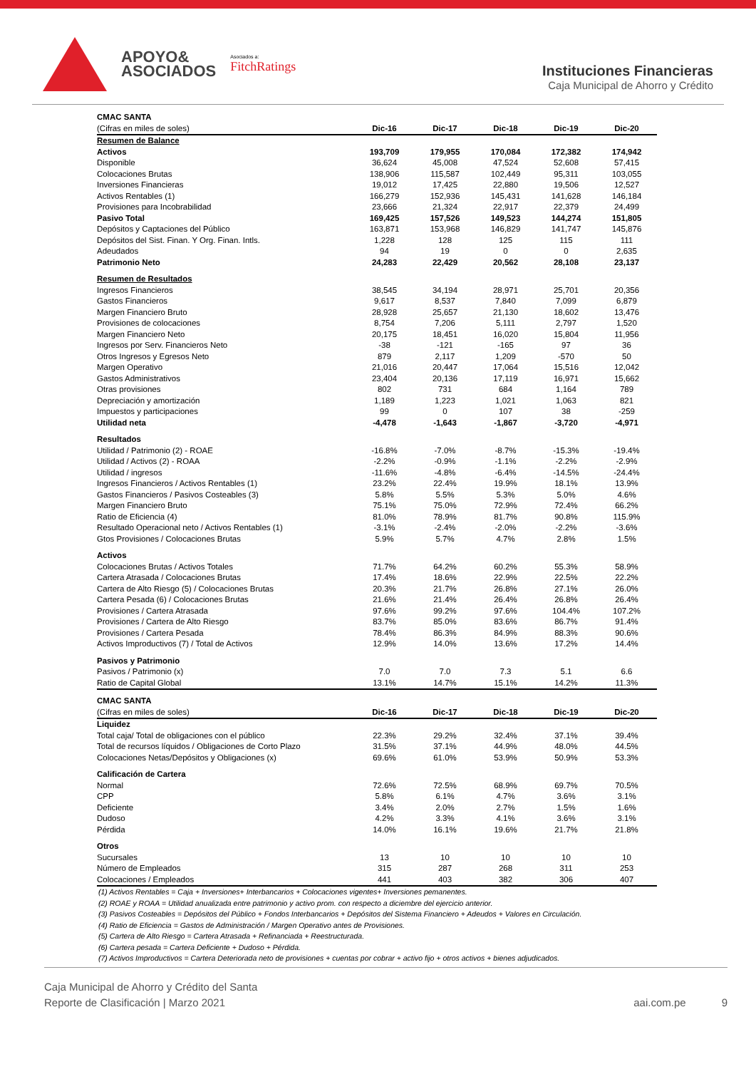APOYO&
ASOCIADOS
Asociados a:
FitchRatings
Instituciones Financieras
Caja Municipal de Ahorro y Crédito
| CMAC SANTA | | | | | |
| (Cifras en miles de soles) | Dic-16 | Dic-17 | Dic-18 | Dic-19 | Dic-20 |
| Resumen de Balance | | | | | |
| Activos | 193,709 | 179,955 | 170,084 | 172,382 | 174,942 |
| Disponible | 36,624 | 45,008 | 47,524 | 52,608 | 57,415 |
| Colocaciones Brutas | 138,906 | 115,587 | 102,449 | 95,311 | 103,055 |
| Inversiones Financieras | 19,012 | 17,425 | 22,880 | 19,506 | 12,527 |
| Activos Rentables (1) | 166,279 | 152,936 | 145,431 | 141,628 | 146,184 |
| Provisiones para Incobrabilidad | 23,666 | 21,324 | 22,917 | 22,379 | 24,499 |
| Pasivo Total | 169,425 | 157,526 | 149,523 | 144,274 | 151,805 |
| Depósitos y Captaciones del Público | 163,871 | 153,968 | 146,829 | 141,747 | 145,876 |
| Depósitos del Sist. Finan. Y Org. Finan. Intls. | 1,228 | 128 | 125 | 115 | 111 |
| Adeudados | 94 | 19 | 0 | 0 | 2,635 |
| Patrimonio Neto | 24,283 | 22,429 | 20,562 | 28,108 | 23,137 |
| Resumen de Resultados | | | | | |
| Ingresos Financieros | 38,545 | 34,194 | 28,971 | 25,701 | 20,356 |
| Gastos Financieros | 9,617 | 8,537 | 7,840 | 7,099 | 6,879 |
| Margen Financiero Bruto | 28,928 | 25,657 | 21,130 | 18,602 | 13,476 |
| Provisiones de colocaciones | 8,754 | 7,206 | 5,111 | 2,797 | 1,520 |
| Margen Financiero Neto | 20,175 | 18,451 | 16,020 | 15,804 | 11,956 |
| Ingresos por Serv. Financieros Neto | -38 | -121 | -165 | 97 | 36 |
| Otros Ingresos y Egresos Neto | 879 | 2,117 | 1,209 | -570 | 50 |
| Margen Operativo | 21,016 | 20,447 | 17,064 | 15,516 | 12,042 |
| Gastos Administrativos | 23,404 | 20,136 | 17,119 | 16,971 | 15,662 |
| Otras provisiones | 802 | 731 | 684 | 1,164 | 789 |
| Depreciación y amortización | 1,189 | 1,223 | 1,021 | 1,063 | 821 |
| Impuestos y participaciones | 99 | 0 | 107 | 38 | -259 |
| Utilidad neta | -4,478 | -1,643 | -1,867 | -3,720 | -4,971 |
| Resultados | | | | | |
| Utilidad / Patrimonio (2) - ROAE | -16.8% | -7.0% | -8.7% | -15.3% | -19.4% |
| Utilidad / Activos (2) - ROAA | -2.2% | -0.9% | -1.1% | -2.2% | -2.9% |
| Utilidad / ingresos | -11.6% | -4.8% | -6.4% | -14.5% | -24.4% |
| Ingresos Financieros / Activos Rentables (1) | 23.2% | 22.4% | 19.9% | 18.1% | 13.9% |
| Gastos Financieros / Pasivos Costeables (3) | 5.8% | 5.5% | 5.3% | 5.0% | 4.6% |
| Margen Financiero Bruto | 75.1% | 75.0% | 72.9% | 72.4% | 66.2% |
| Ratio de Eficiencia (4) | 81.0% | 78.9% | 81.7% | 90.8% | 115.9% |
| Resultado Operacional neto / Activos Rentables (1) | -3.1% | -2.4% | -2.0% | -2.2% | -3.6% |
| Gtos Provisiones / Colocaciones Brutas | 5.9% | 5.7% | 4.7% | 2.8% | 1.5% |
| Activos | | | | | |
| Colocaciones Brutas / Activos Totales | 71.7% | 64.2% | 60.2% | 55.3% | 58.9% |
| Cartera Atrasada / Colocaciones Brutas | 17.4% | 18.6% | 22.9% | 22.5% | 22.2% |
| Cartera de Alto Riesgo (5) / Colocaciones Brutas | 20.3% | 21.7% | 26.8% | 27.1% | 26.0% |
| Cartera Pesada (6) / Colocaciones Brutas | 21.6% | 21.4% | 26.4% | 26.8% | 26.4% |
| Provisiones / Cartera Atrasada | 97.6% | 99.2% | 97.6% | 104.4% | 107.2% |
| Provisiones / Cartera de Alto Riesgo | 83.7% | 85.0% | 83.6% | 86.7% | 91.4% |
| Provisiones / Cartera Pesada | 78.4% | 86.3% | 84.9% | 88.3% | 90.6% |
| Activos Improductivos (7) / Total de Activos | 12.9% | 14.0% | 13.6% | 17.2% | 14.4% |
| Pasivos y Patrimonio | | | | | |
| Pasivos / Patrimonio (x) | 7.0 | 7.0 | 7.3 | 5.1 | 6.6 |
| Ratio de Capital Global | 13.1% | 14.7% | 15.1% | 14.2% | 11.3% |
| CMAC SANTA | | | | | |
| (Cifras en miles de soles) | Dic-16 | Dic-17 | Dic-18 | Dic-19 | Dic-20 |
| Liquidez | | | | | |
| Total caja/ Total de obligaciones con el público | 22.3% | 29.2% | 32.4% | 37.1% | 39.4% |
| Total de recursos líquidos / Obligaciones de Corto Plazo | 31.5% | 37.1% | 44.9% | 48.0% | 44.5% |
| Colocaciones Netas/Depósitos y Obligaciones (x) | 69.6% | 61.0% | 53.9% | 50.9% | 53.3% |
| Calificación de Cartera | | | | | |
| Normal | 72.6% | 72.5% | 68.9% | 69.7% | 70.5% |
| CPP | 5.8% | 6.1% | 4.7% | 3.6% | 3.1% |
| Deficiente | 3.4% | 2.0% | 2.7% | 1.5% | 1.6% |
| Dudoso | 4.2% | 3.3% | 4.1% | 3.6% | 3.1% |
| Pérdida | 14.0% | 16.1% | 19.6% | 21.7% | 21.8% |
| Otros | | | | | |
| Sucursales | 13 | 10 | 10 | 10 | 10 |
| Número de Empleados | 315 | 287 | 268 | 311 | 253 |
| Colocaciones / Empleados | 441 | 403 | 382 | 306 | 407 |
(1) Activos Rentables = Caja + Inversiones+ Interbancarios + Colocaciones vigentes+ Inversiones pemanentes.
(2) ROAE y ROAA = Utilidad anualizada entre patrimonio y activo prom. con respecto a diciembre del ejercicio anterior.
(3) Pasivos Costeables = Depósitos del Público + Fondos Interbancarios + Depósitos del Sistema Financiero + Adeudos + Valores en Circulación.
(4) Ratio de Eficiencia = Gastos de Administración / Margen Operativo antes de Provisiones.
(5) Cartera de Alto Riesgo = Cartera Atrasada + Refinanciada + Reestructurada.
(6) Cartera pesada = Cartera Deficiente + Dudoso + Pérdida.
(7) Activos Improductivos = Cartera Deteriorada neto de provisiones + cuentas por cobrar + activo fijo + otros activos + bienes adjudicados.
Caja Municipal de Ahorro y Crédito del Santa
Reporte de Clasificación | Marzo 2021
aai.com.pe 9